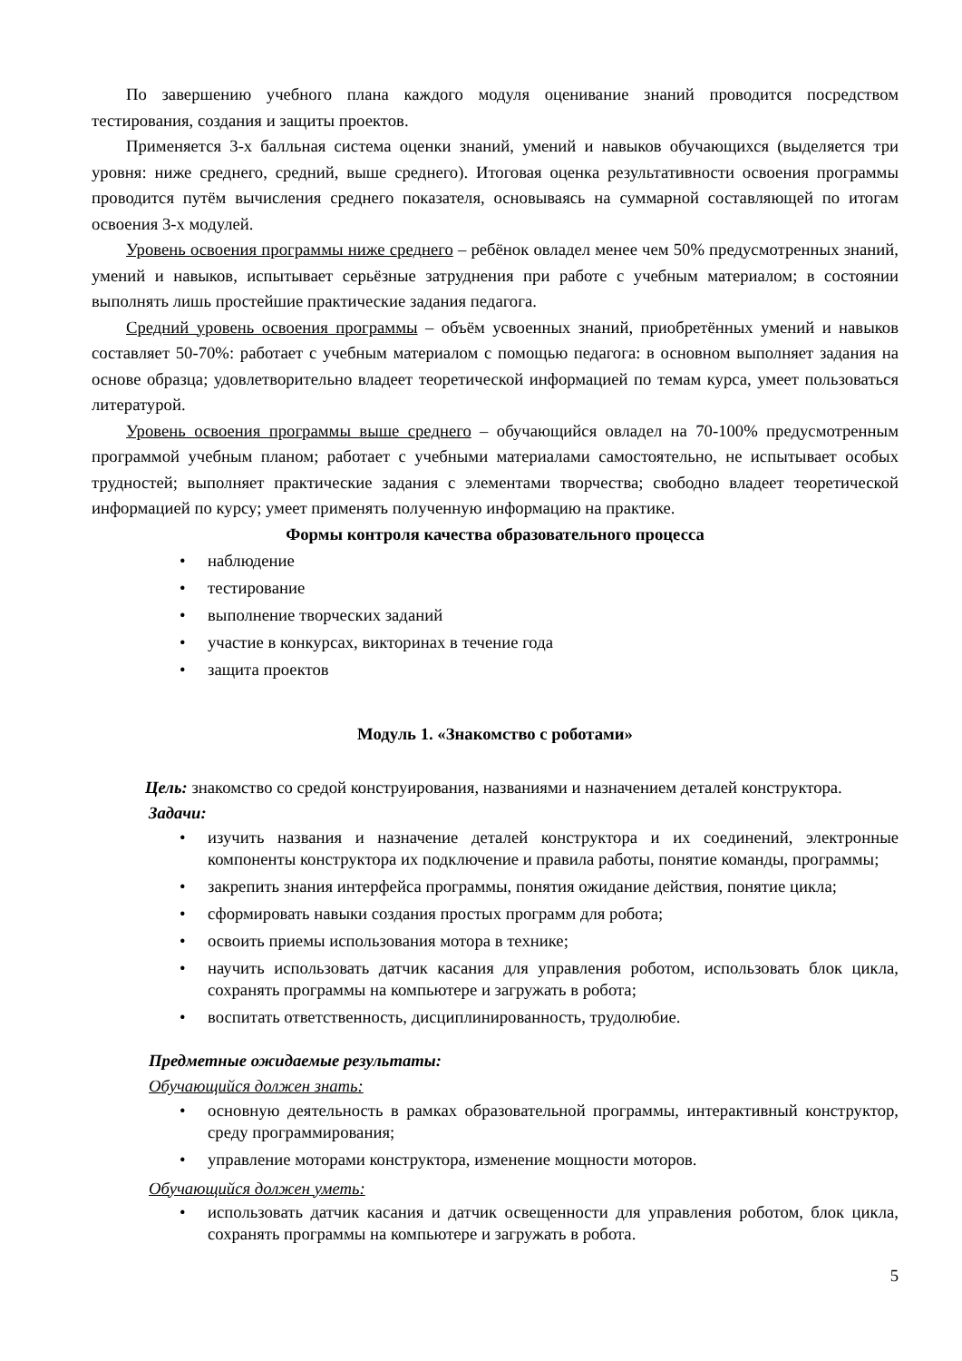По завершению учебного плана каждого модуля оценивание знаний проводится посредством тестирования, создания и защиты проектов.
Применяется 3-х балльная система оценки знаний, умений и навыков обучающихся (выделяется три уровня: ниже среднего, средний, выше среднего). Итоговая оценка результативности освоения программы проводится путём вычисления среднего показателя, основываясь на суммарной составляющей по итогам освоения 3-х модулей.
Уровень освоения программы ниже среднего – ребёнок овладел менее чем 50% предусмотренных знаний, умений и навыков, испытывает серьёзные затруднения при работе с учебным материалом; в состоянии выполнять лишь простейшие практические задания педагога.
Средний уровень освоения программы – объём усвоенных знаний, приобретённых умений и навыков составляет 50-70%: работает с учебным материалом с помощью педагога: в основном выполняет задания на основе образца; удовлетворительно владеет теоретической информацией по темам курса, умеет пользоваться литературой.
Уровень освоения программы выше среднего – обучающийся овладел на 70-100% предусмотренным программой учебным планом; работает с учебными материалами самостоятельно, не испытывает особых трудностей; выполняет практические задания с элементами творчества; свободно владеет теоретической информацией по курсу; умеет применять полученную информацию на практике.
Формы контроля качества образовательного процесса
• наблюдение
• тестирование
• выполнение творческих заданий
• участие в конкурсах, викторинах в течение года
• защита проектов
Модуль 1. «Знакомство с роботами»
Цель: знакомство со средой конструирования, названиями и назначением деталей конструктора.
Задачи:
• изучить названия и назначение деталей конструктора и их соединений, электронные компоненты конструктора их подключение и правила работы, понятие команды, программы;
• закрепить знания интерфейса программы, понятия ожидание действия, понятие цикла;
• сформировать навыки создания простых программ для робота;
• освоить приемы использования мотора в технике;
• научить использовать датчик касания для управления роботом, использовать блок цикла, сохранять программы на компьютере и загружать в робота;
• воспитать ответственность, дисциплинированность, трудолюбие.
Предметные ожидаемые результаты:
Обучающийся должен знать:
• основную деятельность в рамках образовательной программы, интерактивный конструктор, среду программирования;
• управление моторами конструктора, изменение мощности моторов.
Обучающийся должен уметь:
• использовать датчик касания и датчик освещенности для управления роботом, блок цикла, сохранять программы на компьютере и загружать в робота.
5